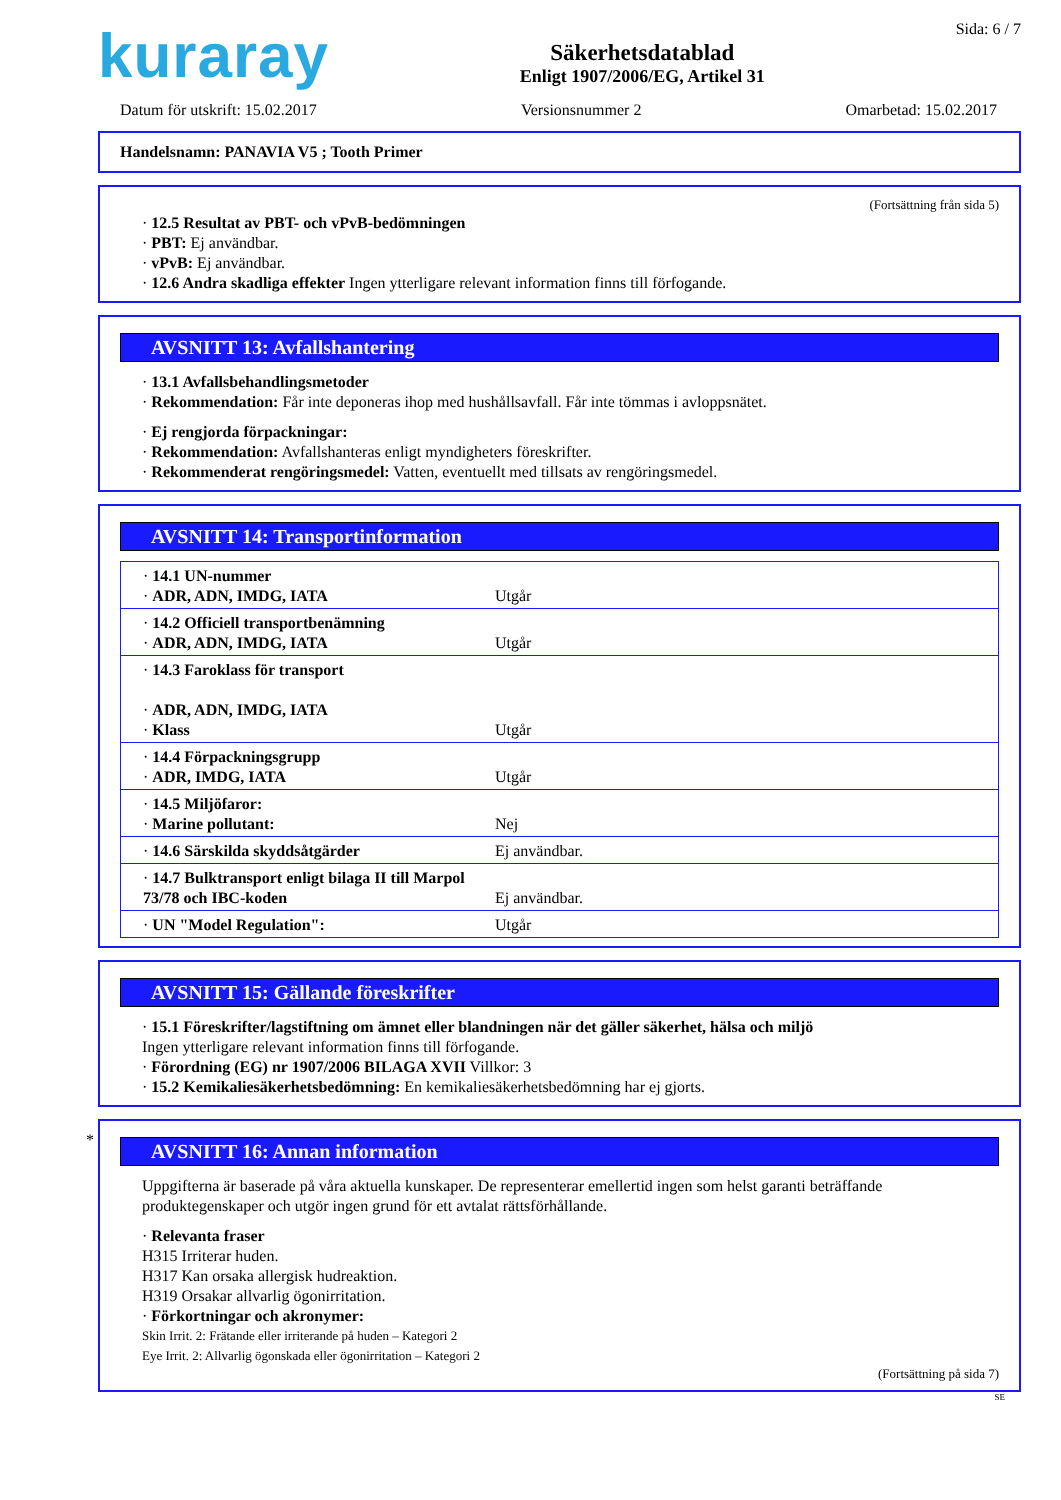kuraray
Säkerhetsdatablad
Enligt 1907/2006/EG, Artikel 31
Sida: 6 / 7
Datum för utskrift: 15.02.2017 Versionsnummer 2 Omarbetad: 15.02.2017
Handelsnamn: PANAVIA V5 ; Tooth Primer
(Fortsättning från sida 5)
· 12.5 Resultat av PBT- och vPvB-bedömningen
· PBT: Ej användbar.
· vPvB: Ej användbar.
· 12.6 Andra skadliga effekter Ingen ytterligare relevant information finns till förfogande.
AVSNITT 13: Avfallshantering
· 13.1 Avfallsbehandlingsmetoder
· Rekommendation: Får inte deponeras ihop med hushållsavfall. Får inte tömmas i avloppsnätet.
· Ej rengjorda förpackningar:
· Rekommendation: Avfallshanteras enligt myndigheters föreskrifter.
· Rekommenderat rengöringsmedel: Vatten, eventuellt med tillsats av rengöringsmedel.
AVSNITT 14: Transportinformation
| · 14.1 UN-nummer · ADR, ADN, IMDG, IATA | Utgår |
| · 14.2 Officiell transportbenämning · ADR, ADN, IMDG, IATA | Utgår |
| · 14.3 Faroklass för transport · ADR, ADN, IMDG, IATA · Klass | Utgår |
| · 14.4 Förpackningsgrupp · ADR, IMDG, IATA | Utgår |
| · 14.5 Miljöfaror: · Marine pollutant: | Nej |
| · 14.6 Särskilda skyddsåtgärder | Ej användbar. |
| · 14.7 Bulktransport enligt bilaga II till Marpol 73/78 och IBC-koden | Ej användbar. |
| · UN "Model Regulation": | Utgår |
AVSNITT 15: Gällande föreskrifter
· 15.1 Föreskrifter/lagstiftning om ämnet eller blandningen när det gäller säkerhet, hälsa och miljö
Ingen ytterligare relevant information finns till förfogande.
· Förordning (EG) nr 1907/2006 BILAGA XVII Villkor: 3
· 15.2 Kemikaliesäkerhetsbedömning: En kemikaliesäkerhetsbedömning har ej gjorts.
*
AVSNITT 16: Annan information
Uppgifterna är baserade på våra aktuella kunskaper. De representerar emellertid ingen som helst garanti beträffande produktegenskaper och utgör ingen grund för ett avtalat rättsförhållande.
· Relevanta fraser
H315 Irriterar huden.
H317 Kan orsaka allergisk hudreaktion.
H319 Orsakar allvarlig ögonirritation.
· Förkortningar och akronymer:
Skin Irrit. 2: Frätande eller irriterande på huden – Kategori 2
Eye Irrit. 2: Allvarlig ögonskada eller ögonirritation – Kategori 2
(Fortsättning på sida 7)
SE